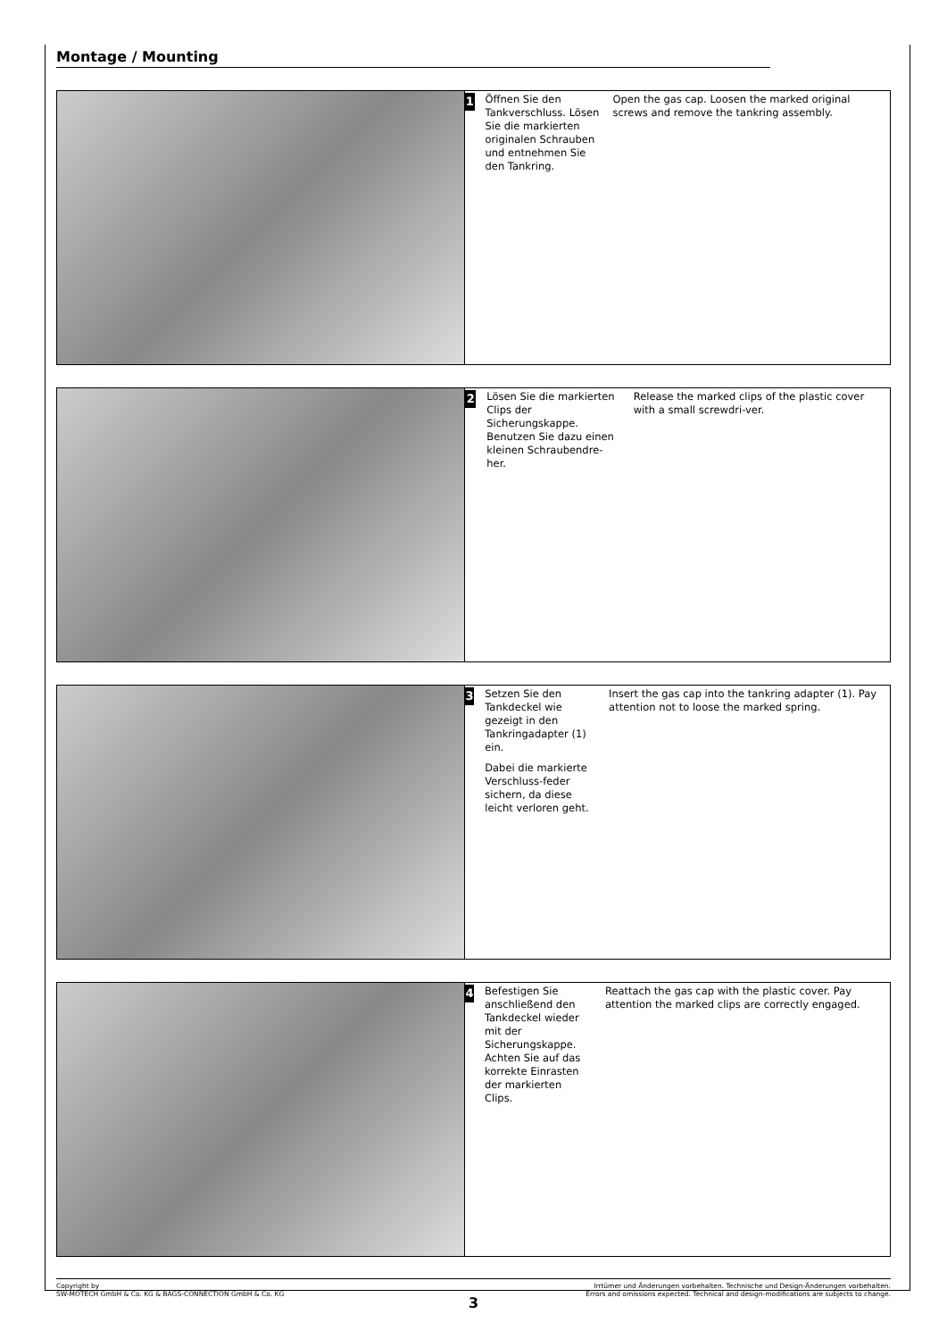Montage / Mounting
1
Öffnen Sie den Tankverschluss. Lösen Sie die markierten originalen Schrauben und entnehmen Sie den Tankring.
Open the gas cap. Loosen the marked original screws and remove the tankring assembly.
2
Lösen Sie die markierten Clips der Sicherungskappe. Benutzen Sie dazu einen kleinen Schraubendre-her.
Release the marked clips of the plastic cover with a small screwdri-ver.
3
Setzen Sie den Tankdeckel wie gezeigt in den Tankringadapter (1) ein.
Dabei die markierte Verschluss-feder sichern, da diese leicht verloren geht.
Insert the gas cap into the tankring adapter (1). Pay attention not to loose the marked spring.
4
Befestigen Sie anschließend den Tankdeckel wieder mit der Sicherungskappe. Achten Sie auf das korrekte Einrasten der markierten Clips.
Reattach the gas cap with the plastic cover. Pay attention the marked clips are correctly engaged.
Copyright by
SW-MOTECH GmbH & Co. KG & BAGS-CONNECTION GmbH & Co. KG
Irrtümer und Änderungen vorbehalten. Technische und Design-Änderungen vorbehalten.
Errors and omissions expected. Technical and design-modifications are subjects to change.
3